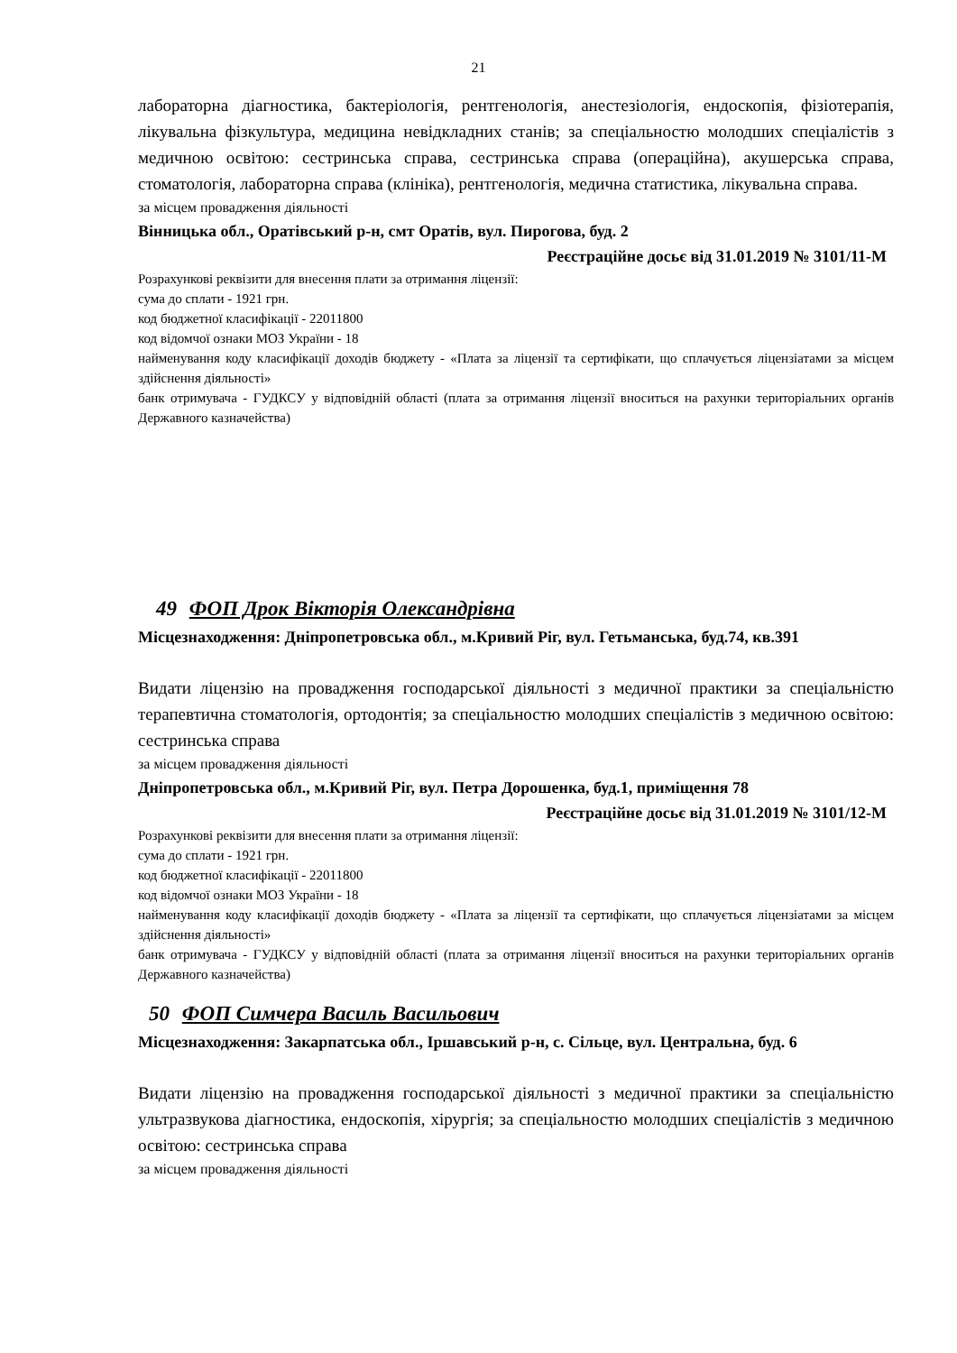21
лабораторна діагностика, бактеріологія, рентгенологія, анестезіологія, ендоскопія, фізіотерапія, лікувальна фізкультура, медицина невідкладних станів; за спеціальностю молодших спеціалістів з медичною освітою: сестринська справа, сестринська справа (операційна), акушерська справа, стоматологія, лабораторна справа (клініка), рентгенологія, медична статистика, лікувальна справа.
за місцем провадження діяльності
Вінницька обл., Оратівський р-н, смт Оратів, вул. Пирогова, буд. 2
Реєстраційне досьє від 31.01.2019 № 3101/11-М
Розрахункові реквізити для внесення плати за отримання ліцензії:
сума до сплати - 1921 грн.
код бюджетної класифікації - 22011800
код відомчої ознаки МОЗ України - 18
найменування коду класифікації доходів бюджету - «Плата за ліцензії та сертифікати, що сплачується ліцензіатами за місцем здійснення діяльності»
банк отримувача - ГУДКСУ у відповідній області (плата за отримання ліцензії вноситься на рахунки територіальних органів Державного казначейства)
49 ФОП Дрок Вікторія Олександрівна
Місцезнаходження: Дніпропетровська обл., м.Кривий Ріг, вул. Гетьманська, буд.74, кв.391
Видати ліцензію на провадження господарської діяльності з медичної практики за спеціальністю терапевтична стоматологія, ортодонтія; за спеціальностю молодших спеціалістів з медичною освітою: сестринська справа
за місцем провадження діяльності
Дніпропетровська обл., м.Кривий Ріг, вул. Петра Дорошенка, буд.1, приміщення 78
Реєстраційне досьє від 31.01.2019 № 3101/12-М
Розрахункові реквізити для внесення плати за отримання ліцензії:
сума до сплати - 1921 грн.
код бюджетної класифікації - 22011800
код відомчої ознаки МОЗ України - 18
найменування коду класифікації доходів бюджету - «Плата за ліцензії та сертифікати, що сплачується ліцензіатами за місцем здійснення діяльності»
банк отримувача - ГУДКСУ у відповідній області (плата за отримання ліцензії вноситься на рахунки територіальних органів Державного казначейства)
50 ФОП Симчера Василь Васильович
Місцезнаходження: Закарпатська обл., Іршавський р-н, с. Сільце, вул. Центральна, буд. 6
Видати ліцензію на провадження господарської діяльності з медичної практики за спеціальністю ультразвукова діагностика, ендоскопія, хірургія; за спеціальностю молодших спеціалістів з медичною освітою: сестринська справа
за місцем провадження діяльності